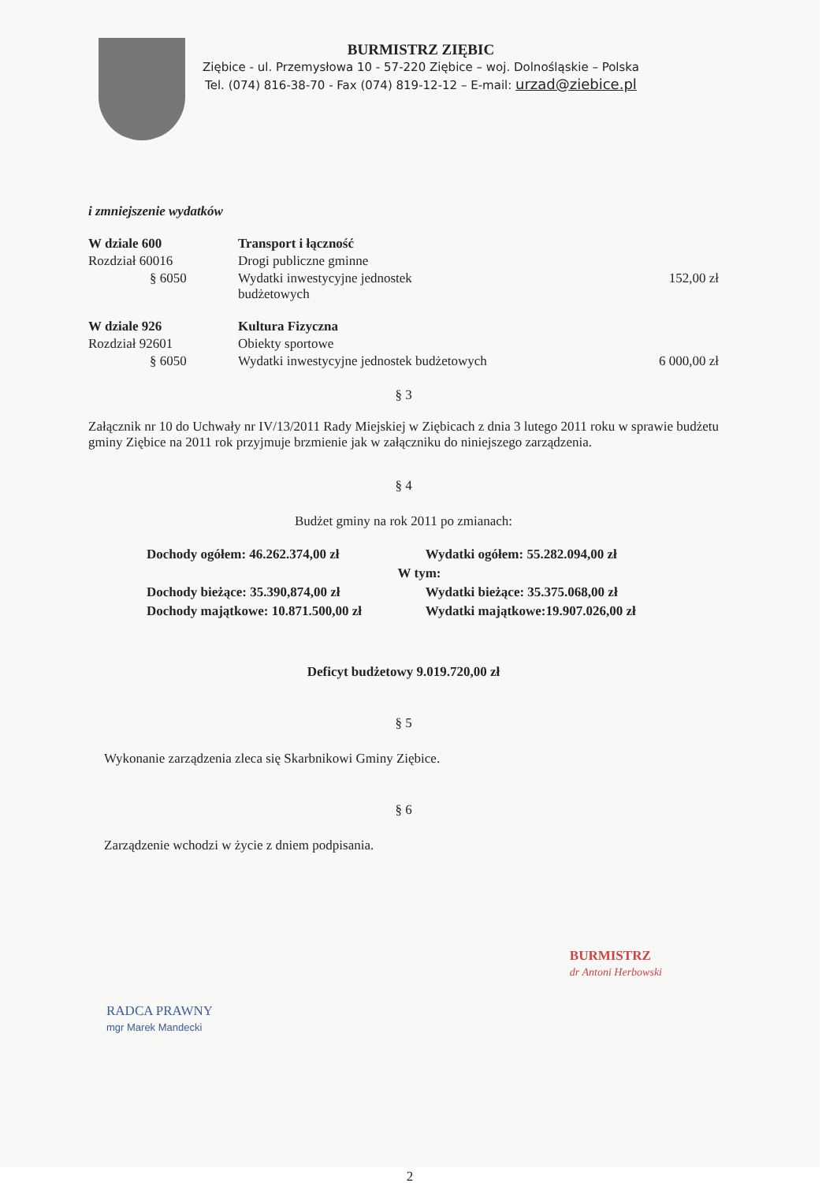BURMISTRZ ZIĘBIC
Ziębice - ul. Przemysłowa 10 - 57-220 Ziębice – woj. Dolnośląskie – Polska
Tel. (074) 816-38-70 - Fax (074) 819-12-12 – E-mail: urzad@ziebice.pl
i zmniejszenie wydatków
| W dziale 600 | Transport i łączność | |
| Rozdział 60016 | Drogi publiczne gminne | |
| § 6050 | Wydatki inwestycyjne jednostek budżetowych | 152,00 zł |
| W dziale 926 | Kultura Fizyczna | |
| Rozdział 92601 | Obiekty sportowe | |
| § 6050 | Wydatki inwestycyjne jednostek budżetowych | 6 000,00 zł |
§ 3
Załącznik nr 10 do Uchwały nr IV/13/2011 Rady Miejskiej w Ziębicach z dnia 3 lutego 2011 roku w sprawie budżetu gminy Ziębice na 2011 rok przyjmuje brzmienie jak w załączniku do niniejszego zarządzenia.
§ 4
Budżet gminy na rok 2011 po zmianach:
| Dochody ogółem: 46.262.374,00 zł | Wydatki ogółem: 55.282.094,00 zł |
| W tym: | |
| Dochody bieżące: 35.390,874,00 zł | Wydatki bieżące: 35.375.068,00 zł |
| Dochody majątkowe: 10.871.500,00 zł | Wydatki majątkowe:19.907.026,00 zł |
Deficyt budżetowy 9.019.720,00 zł
§ 5
Wykonanie zarządzenia zleca się Skarbnikowi Gminy Ziębice.
§ 6
Zarządzenie wchodzi w życie z dniem podpisania.
RADCA PRAWNY
mgr Marek Mandecki
BURMISTRZ
dr Antoni Herbowski
2